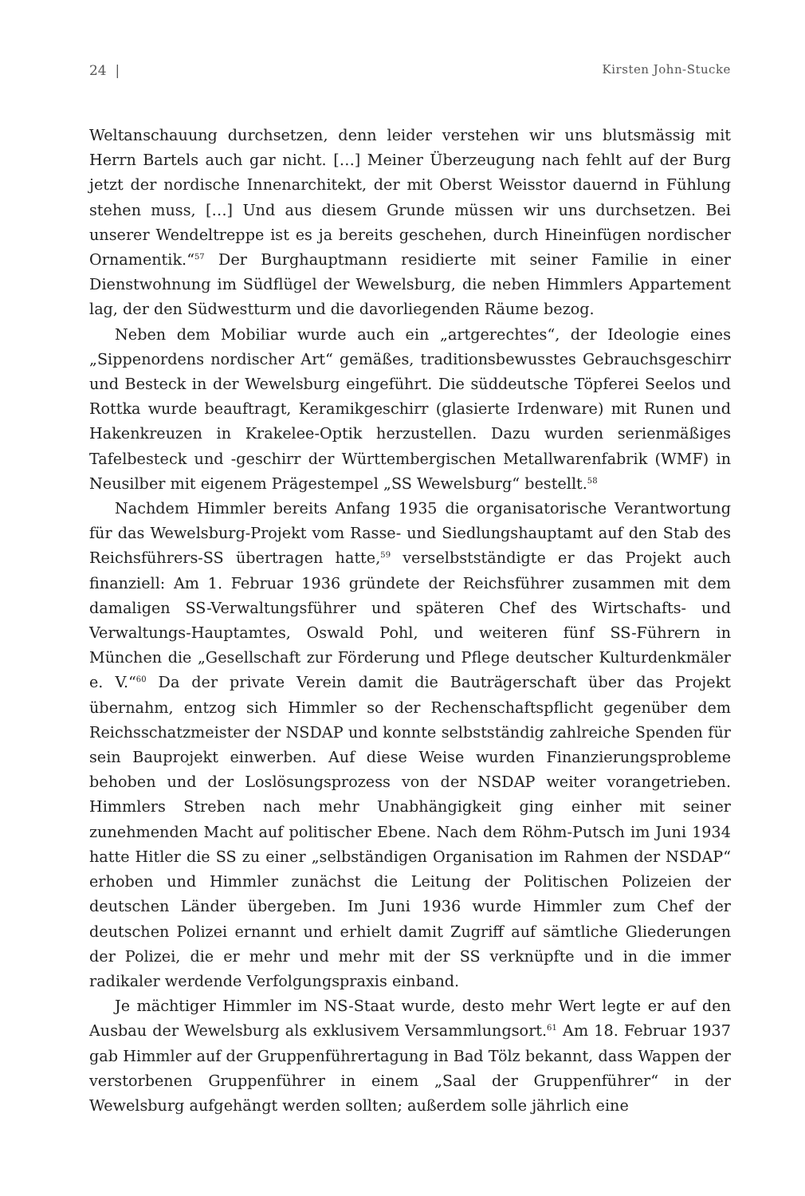24 | Kirsten John-Stucke
Weltanschauung durchsetzen, denn leider verstehen wir uns blutsmässig mit Herrn Bartels auch gar nicht. […] Meiner Überzeugung nach fehlt auf der Burg jetzt der nordische Innenarchitekt, der mit Oberst Weisstor dauernd in Fühlung stehen muss, […] Und aus diesem Grunde müssen wir uns durchsetzen. Bei unserer Wendeltreppe ist es ja bereits geschehen, durch Hineinfügen nordischer Ornamentik.“<sup>57</sup> Der Burghauptmann residierte mit seiner Familie in einer Dienstwohnung im Südflügel der Wewelsburg, die neben Himmlers Appartement lag, der den Südwestturm und die davorliegenden Räume bezog.
Neben dem Mobiliar wurde auch ein „artgerechtes“, der Ideologie eines „Sippenordens nordischer Art“ gemäßes, traditionsbewusstes Gebrauchsgeschirr und Besteck in der Wewelsburg eingeführt. Die süddeutsche Töpferei Seelos und Rottka wurde beauftragt, Keramikgeschirr (glasierte Irdenware) mit Runen und Hakenkreuzen in Krakelee-Optik herzustellen. Dazu wurden serienmäßiges Tafelbesteck und -geschirr der Württembergischen Metallwarenfabrik (WMF) in Neusilber mit eigenem Prägestempel „SS Wewelsburg“ bestellt.<sup>58</sup>
Nachdem Himmler bereits Anfang 1935 die organisatorische Verantwortung für das Wewelsburg-Projekt vom Rasse- und Siedlungshauptamt auf den Stab des Reichsführers-SS übertragen hatte,<sup>59</sup> verselbstständigte er das Projekt auch finanziell: Am 1. Februar 1936 gründete der Reichsführer zusammen mit dem damaligen SS-Verwaltungsführer und späteren Chef des Wirtschafts- und Verwaltungs-Hauptamtes, Oswald Pohl, und weiteren fünf SS-Führern in München die „Gesellschaft zur Förderung und Pflege deutscher Kulturdenkmäler e. V.“<sup>60</sup> Da der private Verein damit die Bauträgerschaft über das Projekt übernahm, entzog sich Himmler so der Rechenschaftspflicht gegenüber dem Reichsschatzmeister der NSDAP und konnte selbstständig zahlreiche Spenden für sein Bauprojekt einwerben. Auf diese Weise wurden Finanzierungsprobleme behoben und der Loslösungsprozess von der NSDAP weiter vorangetrieben. Himmlers Streben nach mehr Unabhängigkeit ging einher mit seiner zunehmenden Macht auf politischer Ebene. Nach dem Röhm-Putsch im Juni 1934 hatte Hitler die SS zu einer „selbständigen Organisation im Rahmen der NSDAP“ erhoben und Himmler zunächst die Leitung der Politischen Polizeien der deutschen Länder übergeben. Im Juni 1936 wurde Himmler zum Chef der deutschen Polizei ernannt und erhielt damit Zugriff auf sämtliche Gliederungen der Polizei, die er mehr und mehr mit der SS verknüpfte und in die immer radikaler werdende Verfolgungspraxis einband.
Je mächtiger Himmler im NS-Staat wurde, desto mehr Wert legte er auf den Ausbau der Wewelsburg als exklusivem Versammlungsort.<sup>61</sup> Am 18. Februar 1937 gab Himmler auf der Gruppenführertagung in Bad Tölz bekannt, dass Wappen der verstorbenen Gruppenführer in einem „Saal der Gruppenführer“ in der Wewelsburg aufgehängt werden sollten; außerdem solle jährlich eine